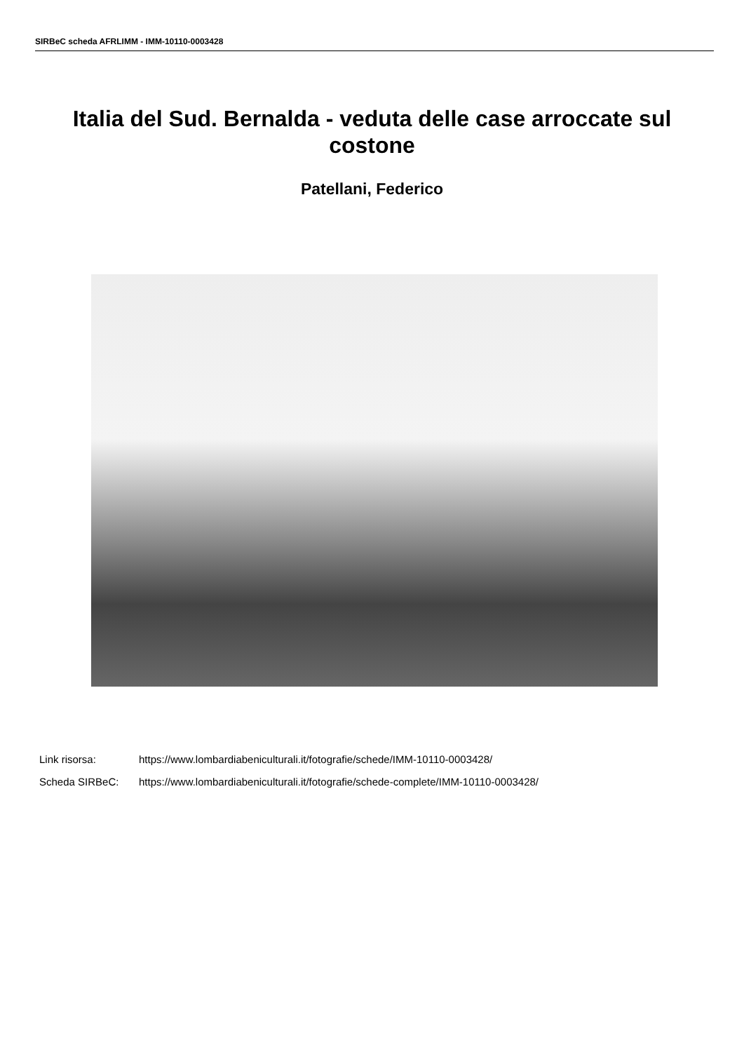SIRBeC scheda AFRLIMM - IMM-10110-0003428
Italia del Sud. Bernalda - veduta delle case arroccate sul costone
Patellani, Federico
Link risorsa: https://www.lombardiabeniculturali.it/fotografie/schede/IMM-10110-0003428/
Scheda SIRBeC: https://www.lombardiabeniculturali.it/fotografie/schede-complete/IMM-10110-0003428/